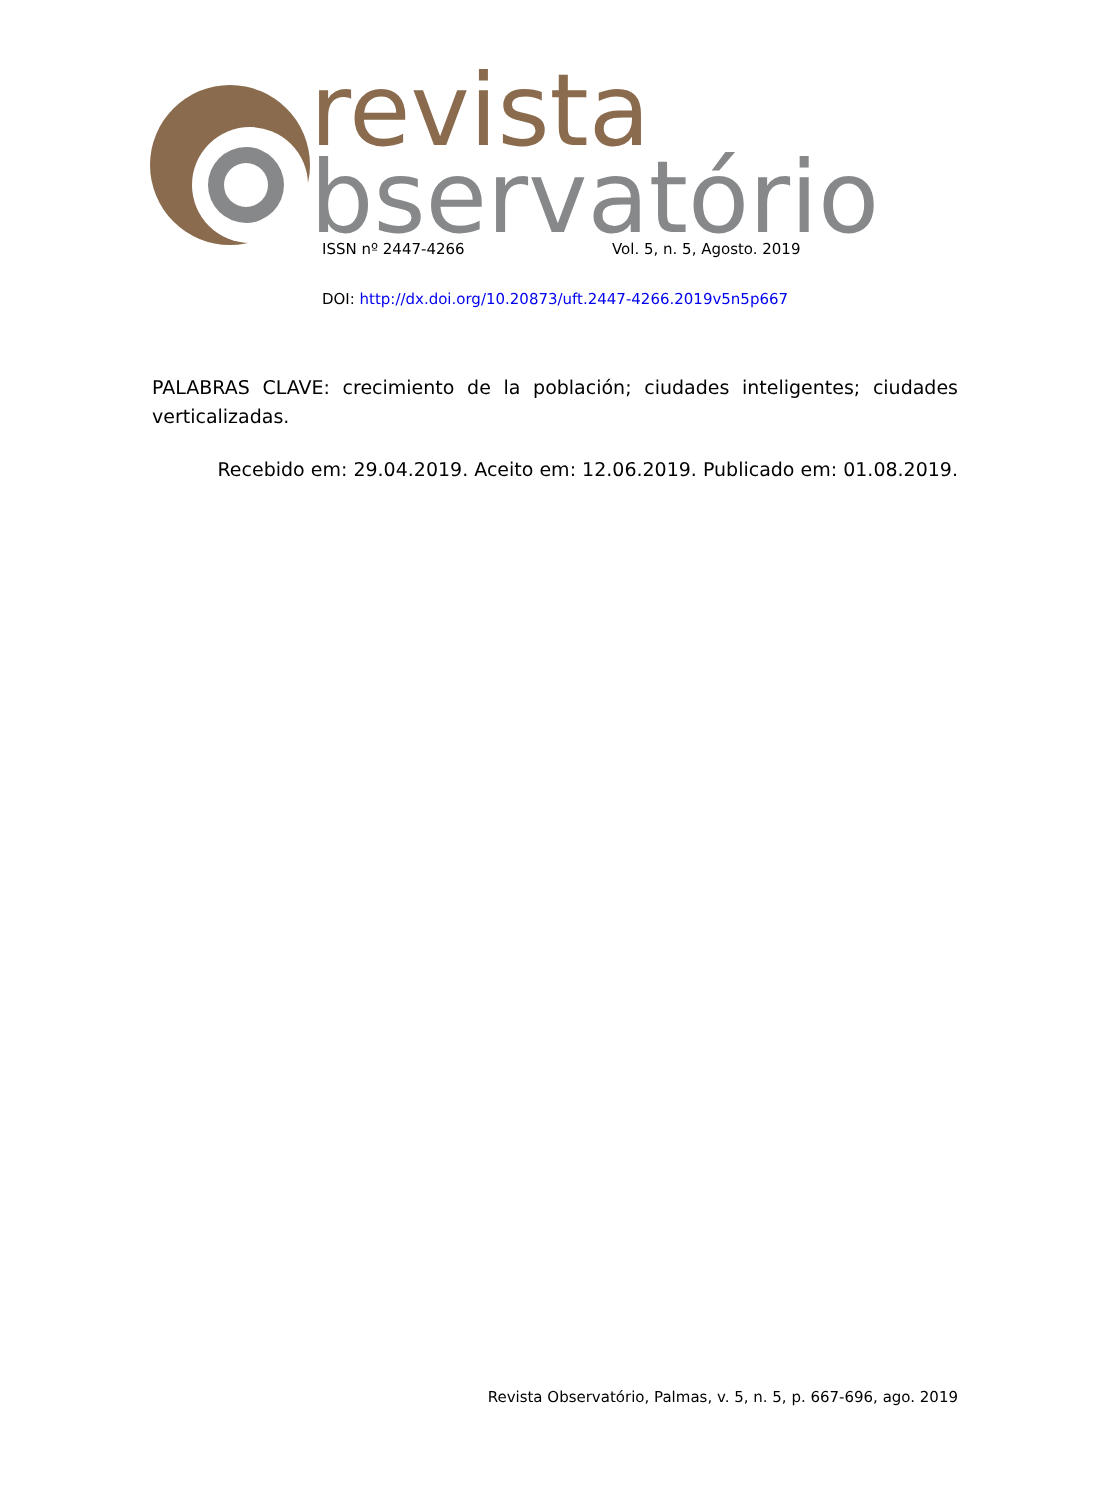revista
bservatório
ISSN nº 2447-4266 Vol. 5, n. 5, Agosto. 2019
DOI: http://dx.doi.org/10.20873/uft.2447-4266.2019v5n5p667
PALABRAS CLAVE: crecimiento de la población; ciudades inteligentes; ciudades verticalizadas.
Recebido em: 29.04.2019. Aceito em: 12.06.2019. Publicado em: 01.08.2019.
Revista Observatório, Palmas, v. 5, n. 5, p. 667-696, ago. 2019